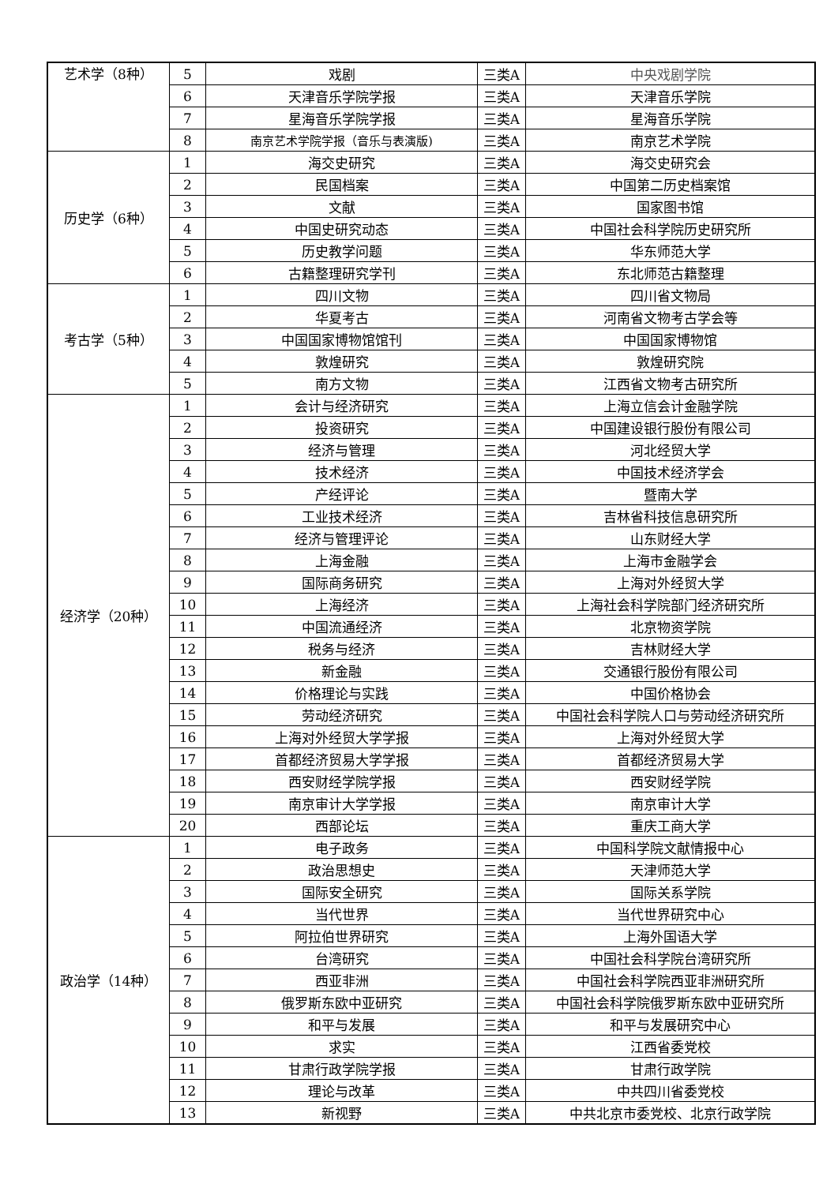| 艺术学（8种） | 5 | 戏剧 | 三类A | 中央戏剧学院 |
| | 6 | 天津音乐学院学报 | 三类A | 天津音乐学院 |
| | 7 | 星海音乐学院学报 | 三类A | 星海音乐学院 |
| | 8 | 南京艺术学院学报（音乐与表演版) | 三类A | 南京艺术学院 |
| 历史学（6种） | 1 | 海交史研究 | 三类A | 海交史研究会 |
| | 2 | 民国档案 | 三类A | 中国第二历史档案馆 |
| | 3 | 文献 | 三类A | 国家图书馆 |
| | 4 | 中国史研究动态 | 三类A | 中国社会科学院历史研究所 |
| | 5 | 历史教学问题 | 三类A | 华东师范大学 |
| | 6 | 古籍整理研究学刊 | 三类A | 东北师范古籍整理 |
| 考古学（5种） | 1 | 四川文物 | 三类A | 四川省文物局 |
| | 2 | 华夏考古 | 三类A | 河南省文物考古学会等 |
| | 3 | 中国国家博物馆馆刊 | 三类A | 中国国家博物馆 |
| | 4 | 敦煌研究 | 三类A | 敦煌研究院 |
| | 5 | 南方文物 | 三类A | 江西省文物考古研究所 |
| 经济学（20种） | 1 | 会计与经济研究 | 三类A | 上海立信会计金融学院 |
| | 2 | 投资研究 | 三类A | 中国建设银行股份有限公司 |
| | 3 | 经济与管理 | 三类A | 河北经贸大学 |
| | 4 | 技术经济 | 三类A | 中国技术经济学会 |
| | 5 | 产经评论 | 三类A | 暨南大学 |
| | 6 | 工业技术经济 | 三类A | 吉林省科技信息研究所 |
| | 7 | 经济与管理评论 | 三类A | 山东财经大学 |
| | 8 | 上海金融 | 三类A | 上海市金融学会 |
| | 9 | 国际商务研究 | 三类A | 上海对外经贸大学 |
| | 10 | 上海经济 | 三类A | 上海社会科学院部门经济研究所 |
| | 11 | 中国流通经济 | 三类A | 北京物资学院 |
| | 12 | 税务与经济 | 三类A | 吉林财经大学 |
| | 13 | 新金融 | 三类A | 交通银行股份有限公司 |
| | 14 | 价格理论与实践 | 三类A | 中国价格协会 |
| | 15 | 劳动经济研究 | 三类A | 中国社会科学院人口与劳动经济研究所 |
| | 16 | 上海对外经贸大学学报 | 三类A | 上海对外经贸大学 |
| | 17 | 首都经济贸易大学学报 | 三类A | 首都经济贸易大学 |
| | 18 | 西安财经学院学报 | 三类A | 西安财经学院 |
| | 19 | 南京审计大学学报 | 三类A | 南京审计大学 |
| | 20 | 西部论坛 | 三类A | 重庆工商大学 |
| 政治学（14种） | 1 | 电子政务 | 三类A | 中国科学院文献情报中心 |
| | 2 | 政治思想史 | 三类A | 天津师范大学 |
| | 3 | 国际安全研究 | 三类A | 国际关系学院 |
| | 4 | 当代世界 | 三类A | 当代世界研究中心 |
| | 5 | 阿拉伯世界研究 | 三类A | 上海外国语大学 |
| | 6 | 台湾研究 | 三类A | 中国社会科学院台湾研究所 |
| | 7 | 西亚非洲 | 三类A | 中国社会科学院西亚非洲研究所 |
| | 8 | 俄罗斯东欧中亚研究 | 三类A | 中国社会科学院俄罗斯东欧中亚研究所 |
| | 9 | 和平与发展 | 三类A | 和平与发展研究中心 |
| | 10 | 求实 | 三类A | 江西省委党校 |
| | 11 | 甘肃行政学院学报 | 三类A | 甘肃行政学院 |
| | 12 | 理论与改革 | 三类A | 中共四川省委党校 |
| | 13 | 新视野 | 三类A | 中共北京市委党校、北京行政学院 |